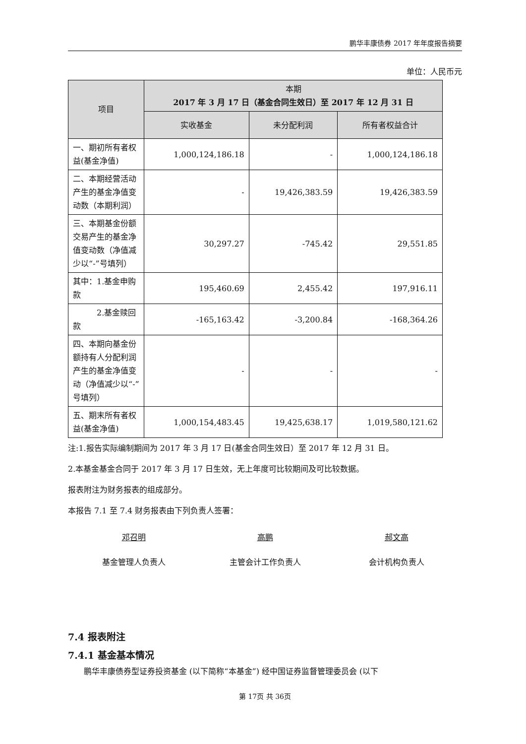鹏华丰康债券 2017 年年度报告摘要
单位：人民币元
| 项目 | 本期 2017 年 3 月 17 日（基金合同生效日）至 2017 年 12 月 31 日 | | |
| --- | --- | --- | --- |
| | 实收基金 | 未分配利润 | 所有者权益合计 |
| 一、期初所有者权益(基金净值) | 1,000,124,186.18 | - | 1,000,124,186.18 |
| 二、本期经营活动产生的基金净值变动数（本期利润） | - | 19,426,383.59 | 19,426,383.59 |
| 三、本期基金份额交易产生的基金净值变动数（净值减少以“-”号填列） | 30,297.27 | -745.42 | 29,551.85 |
| 其中：1.基金申购款 | 195,460.69 | 2,455.42 | 197,916.11 |
| 2.基金赎回款 | -165,163.42 | -3,200.84 | -168,364.26 |
| 四、本期向基金份额持有人分配利润产生的基金净值变动（净值减少以“-”号填列） | - | - | - |
| 五、期末所有者权益(基金净值) | 1,000,154,483.45 | 19,425,638.17 | 1,019,580,121.62 |
注:1.报告实际编制期间为 2017 年 3 月 17 日(基金合同生效日）至 2017 年 12 月 31 日。
2.本基金基金合同于 2017 年 3 月 17 日生效，无上年度可比较期间及可比较数据。
报表附注为财务报表的组成部分。
本报告 7.1 至 7.4 财务报表由下列负责人签署：
邓召明
基金管理人负责人
高鹏
主管会计工作负责人
郝文高
会计机构负责人
7.4 报表附注
7.4.1 基金基本情况
鹏华丰康债券型证券投资基金 (以下简称“本基金”) 经中国证券监督管理委员会 (以下
第 17页 共 36页